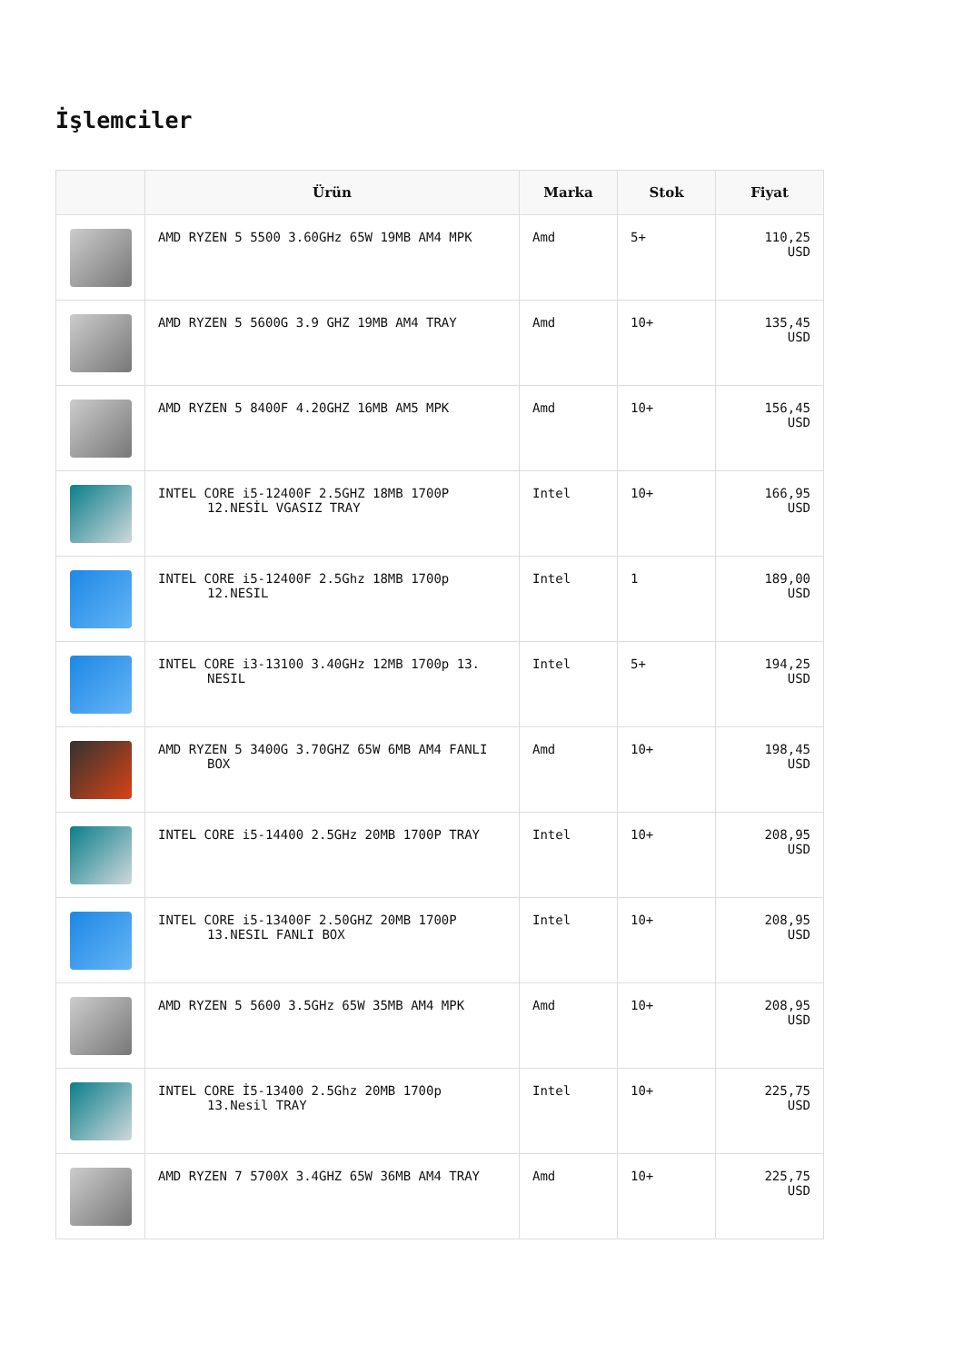İşlemciler
| | Ürün | Marka | Stok | Fiyat |
| --- | --- | --- | --- | --- |
| | AMD RYZEN 5 5500 3.60GHz 65W 19MB AM4 MPK | Amd | 5+ | 110,25 USD |
| | AMD RYZEN 5 5600G 3.9 GHZ 19MB AM4 TRAY | Amd | 10+ | 135,45 USD |
| | AMD RYZEN 5 8400F 4.20GHZ 16MB AM5 MPK | Amd | 10+ | 156,45 USD |
| | INTEL CORE i5-12400F 2.5GHZ 18MB 1700P 12.NESİL VGASIZ TRAY | Intel | 10+ | 166,95 USD |
| | INTEL CORE i5-12400F 2.5Ghz 18MB 1700p 12.NESIL | Intel | 1 | 189,00 USD |
| | INTEL CORE i3-13100 3.40GHz 12MB 1700p 13. NESIL | Intel | 5+ | 194,25 USD |
| | AMD RYZEN 5 3400G 3.70GHZ 65W 6MB AM4 FANLI BOX | Amd | 10+ | 198,45 USD |
| | INTEL CORE i5-14400 2.5GHz 20MB 1700P TRAY | Intel | 10+ | 208,95 USD |
| | INTEL CORE i5-13400F 2.50GHZ 20MB 1700P 13.NESIL FANLI BOX | Intel | 10+ | 208,95 USD |
| | AMD RYZEN 5 5600 3.5GHz 65W 35MB AM4 MPK | Amd | 10+ | 208,95 USD |
| | INTEL CORE İ5-13400 2.5Ghz 20MB 1700p 13.Nesil TRAY | Intel | 10+ | 225,75 USD |
| | AMD RYZEN 7 5700X 3.4GHZ 65W 36MB AM4 TRAY | Amd | 10+ | 225,75 USD |